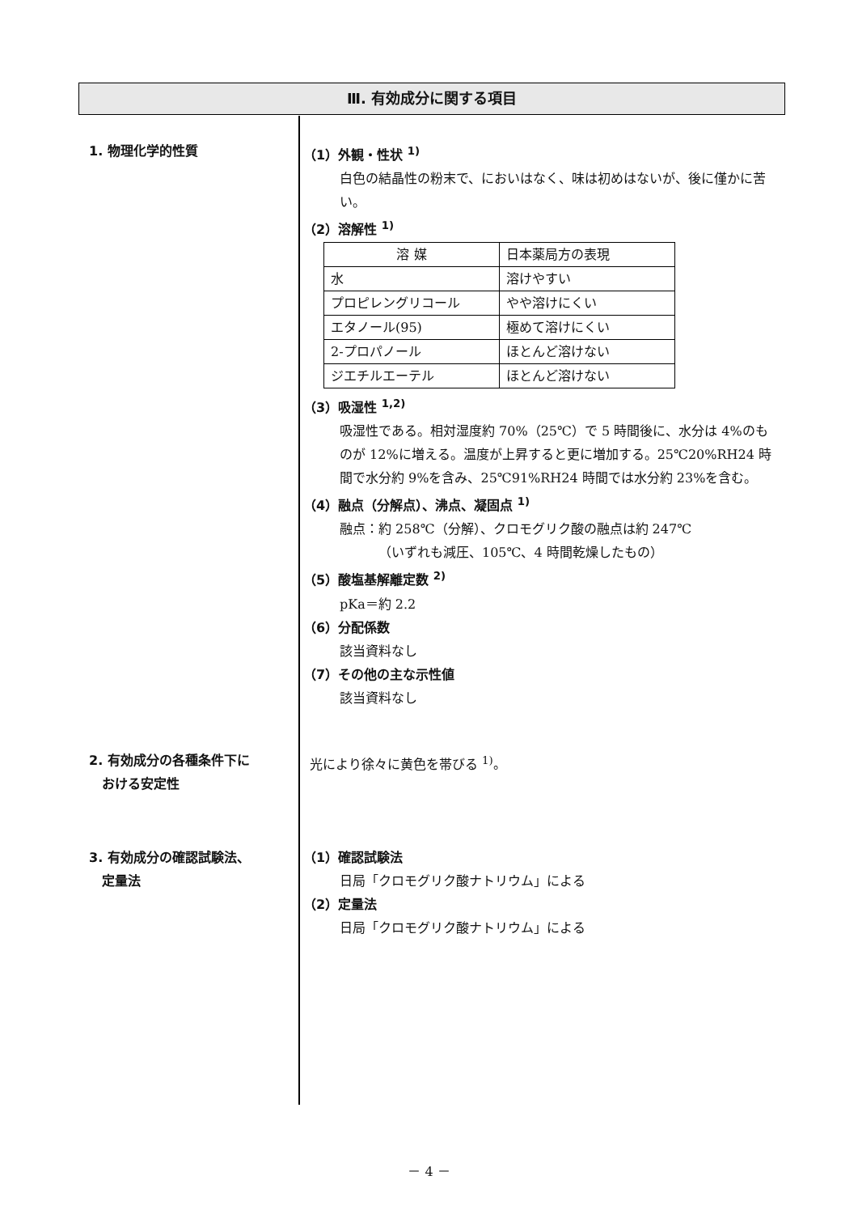Ⅲ. 有効成分に関する項目
1. 物理化学的性質 （1）外観・性状 <sup>1)</sup>
白色の結晶性の粉末で、においはなく、味は初めはないが、後に僅かに苦い。
（2）溶解性 <sup>1)</sup>
| 溶 媒 | 日本薬局方の表現 |
| 水 | 溶けやすい |
| プロピレングリコール | やや溶けにくい |
| エタノール(95) | 極めて溶けにくい |
| 2-プロパノール | ほとんど溶けない |
| ジエチルエーテル | ほとんど溶けない |
（3）吸湿性 <sup>1,2)</sup>
吸湿性である。相対湿度約 70%（25℃）で 5 時間後に、水分は 4%のものが 12%に増える。温度が上昇すると更に増加する。25℃20%RH24 時間で水分約 9%を含み、25℃91%RH24 時間では水分約 23%を含む。
（4）融点（分解点）、沸点、凝固点 <sup>1)</sup>
融点：約 258℃（分解）、クロモグリク酸の融点は約 247℃
   （いずれも減圧、105℃、4 時間乾燥したもの）
（5）酸塩基解離定数 <sup>2)</sup>
pKa＝約 2.2
（6）分配係数
該当資料なし
（7）その他の主な示性値
該当資料なし
2. 有効成分の各種条件下に
 おける安定性
 光により徐々に黄色を帯びる <sup>1)</sup>。
3. 有効成分の確認試験法、
 定量法
（1）確認試験法
日局「クロモグリク酸ナトリウム」による
（2）定量法
日局「クロモグリク酸ナトリウム」による
－ 4 －